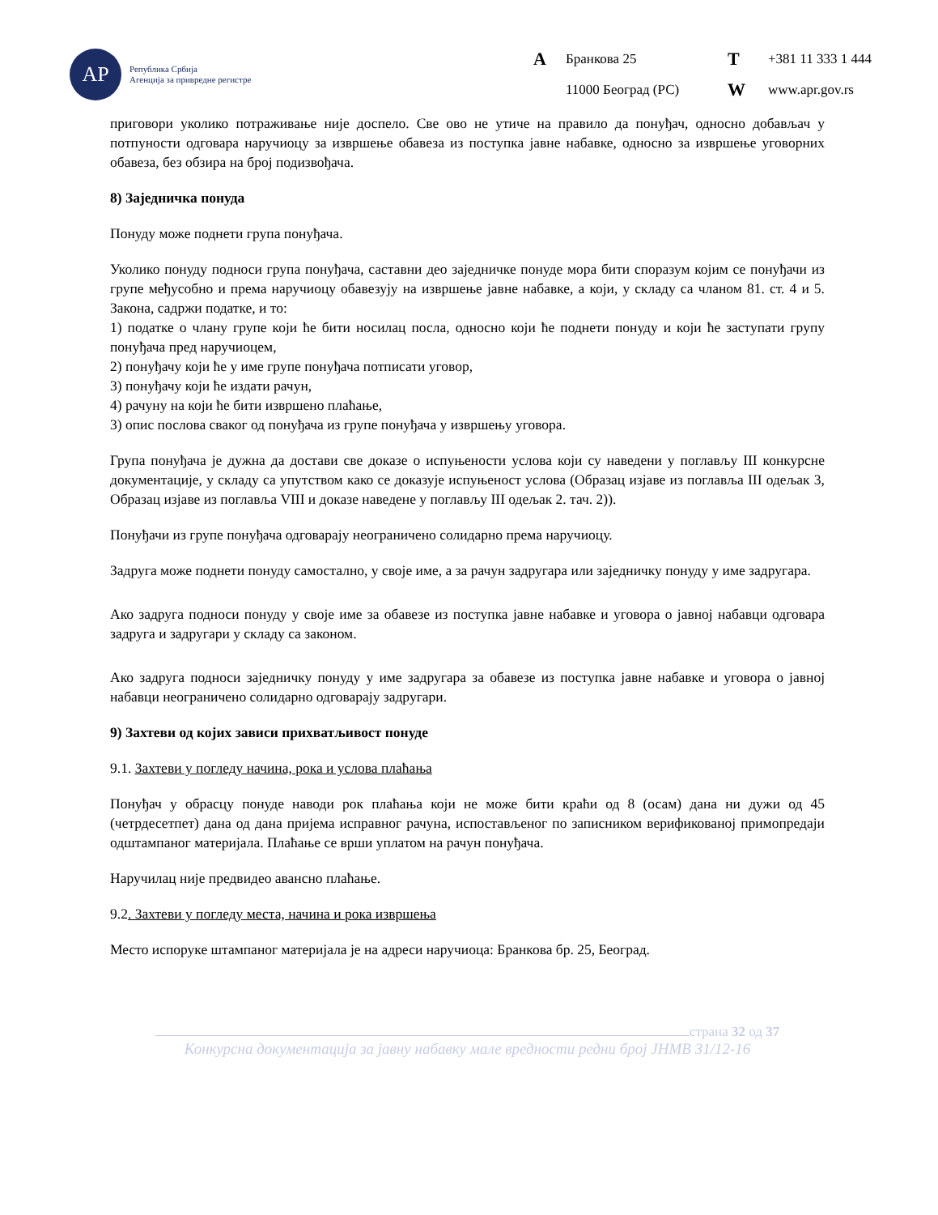АР
Република Србија
Агенција за привредне регистре
A Бранкова 25 T +381 11 333 1 444 11000 Београд (РС) W www.apr.gov.rs
приговори уколико потраживање није доспело. Све ово не утиче на правило да понуђач, односно добављач у потпуности одговара наручиоцу за извршење обавеза из поступка јавне набавке, односно за извршење уговорних обавеза, без обзира на број подизвођача.
8) Заједничка понуда
Понуду може поднети група понуђача.
Уколико понуду подноси група понуђача, саставни део заједничке понуде мора бити споразум којим се понуђачи из групе међусобно и према наручиоцу обавезују на извршење јавне набавке, а који, у складу са чланом 81. ст. 4 и 5. Закона, садржи податке, и то:
1) податке о члану групе који ће бити носилац посла, односно који ће поднети понуду и који ће заступати групу понуђача пред наручиоцем,
2) понуђачу који ће у име групе понуђача потписати уговор,
3) понуђачу који ће издати рачун,
4) рачуну на који ће бити извршено плаћање,
3) опис послова сваког од понуђача из групе понуђача у извршењу уговора.
Група понуђача је дужна да достави све доказе о испуњености услова који су наведени у поглављу III конкурсне документације, у складу са упутством како се доказује испуњеност услова (Образац изјаве из поглавља III одељак 3, Образац изјаве из поглавља VIII и доказе наведене у поглављу III одељак 2. тач. 2)).
Понуђачи из групе понуђача одговарају неограничено солидарно према наручиоцу.
Задруга може поднети понуду самостално, у своје име, а за рачун задругара или заједничку понуду у име задругара.
Ако задруга подноси понуду у своје име за обавезе из поступка јавне набавке и уговора о јавној набавци одговара задруга и задругари у складу са законом.
Ако задруга подноси заједничку понуду у име задругара за обавезе из поступка јавне набавке и уговора о јавној набавци неограничено солидарно одговарају задругари.
9) Захтеви од којих зависи прихватљивост понуде
9.1. Захтеви у погледу начина, рока и услова плаћања
Понуђач у обрасцу понуде наводи рок плаћања који не може бити краћи од 8 (осам) дана ни дужи од 45 (четрдесетпет) дана од дана пријема исправног рачуна, испостављеног по записником верификованој примопредаји одштампаног материјала. Плаћање се врши уплатом на рачун понуђача.
Наручилац није предвидео авансно плаћање.
9.2. Захтеви у погледу места, начина и рока извршења
Место испоруке штампаног материјала је на адреси наручиоца: Бранкова бр. 25, Београд.
страна 32 од 37
Конкурсна документација за јавну набавку мале вредности редни број ЈНМВ 31/12-16